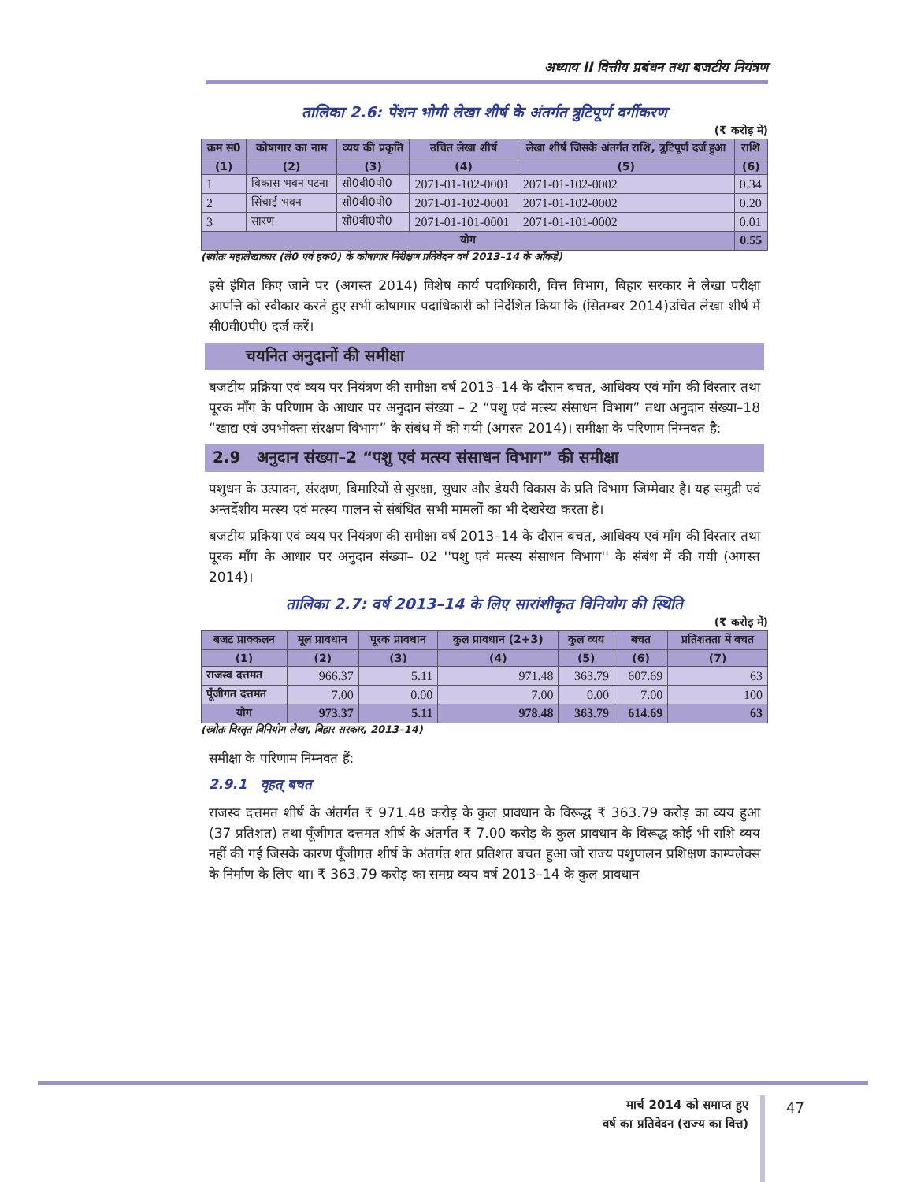अध्याय II वित्तीय प्रबंधन तथा बजटीय नियंत्रण
तालिका 2.6: पेंशन भोगी लेखा शीर्ष के अंतर्गत त्रुटिपूर्ण वर्गीकरण
(₹ करोड़ में)
| क्रम सं0 | कोषागार का नाम | व्यय की प्रकृति | उचित लेखा शीर्ष | लेखा शीर्ष जिसके अंतर्गत राशि, त्रुटिपूर्ण दर्ज हुआ | राशि |
| --- | --- | --- | --- | --- | --- |
| (1) | (2) | (3) | (4) | (5) | (6) |
| 1 | विकास भवन पटना | सी0वी0पी0 | 2071-01-102-0001 | 2071-01-102-0002 | 0.34 |
| 2 | सिंचाई भवन | सी0वी0पी0 | 2071-01-102-0001 | 2071-01-102-0002 | 0.20 |
| 3 | सारण | सी0वी0पी0 | 2071-01-101-0001 | 2071-01-101-0002 | 0.01 |
| योग | | | | | 0.55 |
(स्त्रोतः महालेखाकार (ले0 एवं हक0) के कोषागार निरीक्षण प्रतिवेदन वर्ष 2013–14 के आँकड़े)
इसे इंगित किए जाने पर (अगस्त 2014) विशेष कार्य पदाधिकारी, वित्त विभाग, बिहार सरकार ने लेखा परीक्षा आपत्ति को स्वीकार करते हुए सभी कोषागार पदाधिकारी को निर्देशित किया कि (सितम्बर 2014)उचित लेखा शीर्ष में सी0वी0पी0 दर्ज करें।
चयनित अनुदानों की समीक्षा
बजटीय प्रक्रिया एवं व्यय पर नियंत्रण की समीक्षा वर्ष 2013–14 के दौरान बचत, आधिक्य एवं माँग की विस्तार तथा पूरक माँग के परिणाम के आधार पर अनुदान संख्या – 2 “पशु एवं मत्स्य संसाधन विभाग” तथा अनुदान संख्या–18 “खाद्य एवं उपभोक्ता संरक्षण विभाग” के संबंध में की गयी (अगस्त 2014)। समीक्षा के परिणाम निम्नवत है:
2.9 अनुदान संख्या–2 “पशु एवं मत्स्य संसाधन विभाग” की समीक्षा
पशुधन के उत्पादन, संरक्षण, बिमारियों से सुरक्षा, सुधार और डेयरी विकास के प्रति विभाग जिम्मेवार है। यह समुद्री एवं अन्तर्देशीय मत्स्य एवं मत्स्य पालन से संबंधित सभी मामलों का भी देखरेख करता है।
बजटीय प्रकिया एवं व्यय पर नियंत्रण की समीक्षा वर्ष 2013–14 के दौरान बचत, आधिक्य एवं माँग की विस्तार तथा पूरक माँग के आधार पर अनुदान संख्या– 02 ''पशु एवं मत्स्य संसाधन विभाग'' के संबंध में की गयी (अगस्त 2014)।
तालिका 2.7: वर्ष 2013–14 के लिए सारांशीकृत विनियोग की स्थिति
(₹ करोड़ में)
| बजट प्राक्कलन | मूल प्रावधान | पूरक प्रावधान | कुल प्रावधान (2+3) | कुल व्यय | बचत | प्रतिशतता में बचत |
| --- | --- | --- | --- | --- | --- | --- |
| (1) | (2) | (3) | (4) | (5) | (6) | (7) |
| राजस्व दत्तमत | 966.37 | 5.11 | 971.48 | 363.79 | 607.69 | 63 |
| पूँजीगत दत्तमत | 7.00 | 0.00 | 7.00 | 0.00 | 7.00 | 100 |
| योग | 973.37 | 5.11 | 978.48 | 363.79 | 614.69 | 63 |
(स्त्रोतः विस्तृत विनियोग लेखा, बिहार सरकार, 2013–14)
समीक्षा के परिणाम निम्नवत हैं:
2.9.1 वृहत् बचत
राजस्व दत्तमत शीर्ष के अंतर्गत ₹ 971.48 करोड़ के कुल प्रावधान के विरूद्ध ₹ 363.79 करोड़ का व्यय हुआ (37 प्रतिशत) तथा पूँजीगत दत्तमत शीर्ष के अंतर्गत ₹ 7.00 करोड़ के कुल प्रावधान के विरूद्ध कोई भी राशि व्यय नहीं की गई जिसके कारण पूँजीगत शीर्ष के अंतर्गत शत प्रतिशत बचत हुआ जो राज्य पशुपालन प्रशिक्षण काम्पलेक्स के निर्माण के लिए था। ₹ 363.79 करोड़ का समग्र व्यय वर्ष 2013–14 के कुल प्रावधान
मार्च 2014 को समाप्त हुए
वर्ष का प्रतिवेदन (राज्य का वित्त)
47